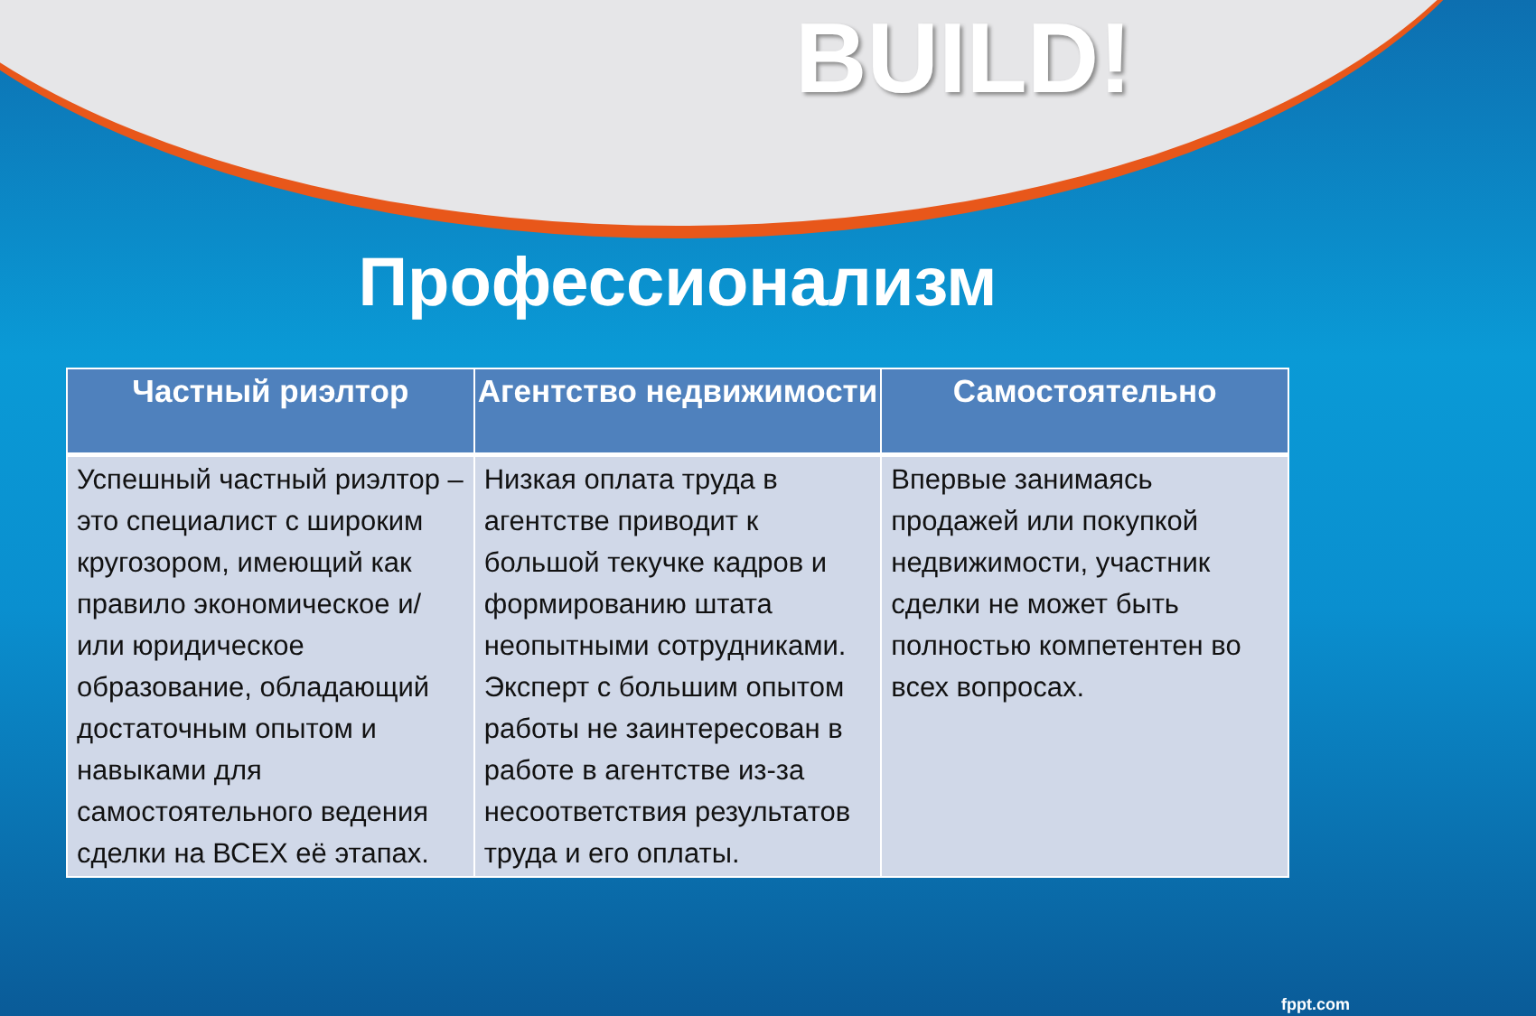BUILD!
Профессионализм
| Частный риэлтор | Агентство недвижимости | Самостоятельно |
| --- | --- | --- |
| Успешный частный риэлтор – это специалист с широким кругозором, имеющий как правило экономическое и/или юридическое образование, обладающий достаточным опытом и навыками для самостоятельного ведения сделки на ВСЕХ её этапах. | Низкая оплата труда в агентстве приводит к большой текучке кадров и формированию штата неопытными сотрудниками. Эксперт с большим опытом работы не заинтересован в работе в агентстве из-за несоответствия результатов труда и его оплаты. | Впервые занимаясь продажей или покупкой недвижимости, участник сделки не может быть полностью компетентен во всех вопросах. |
fppt.com